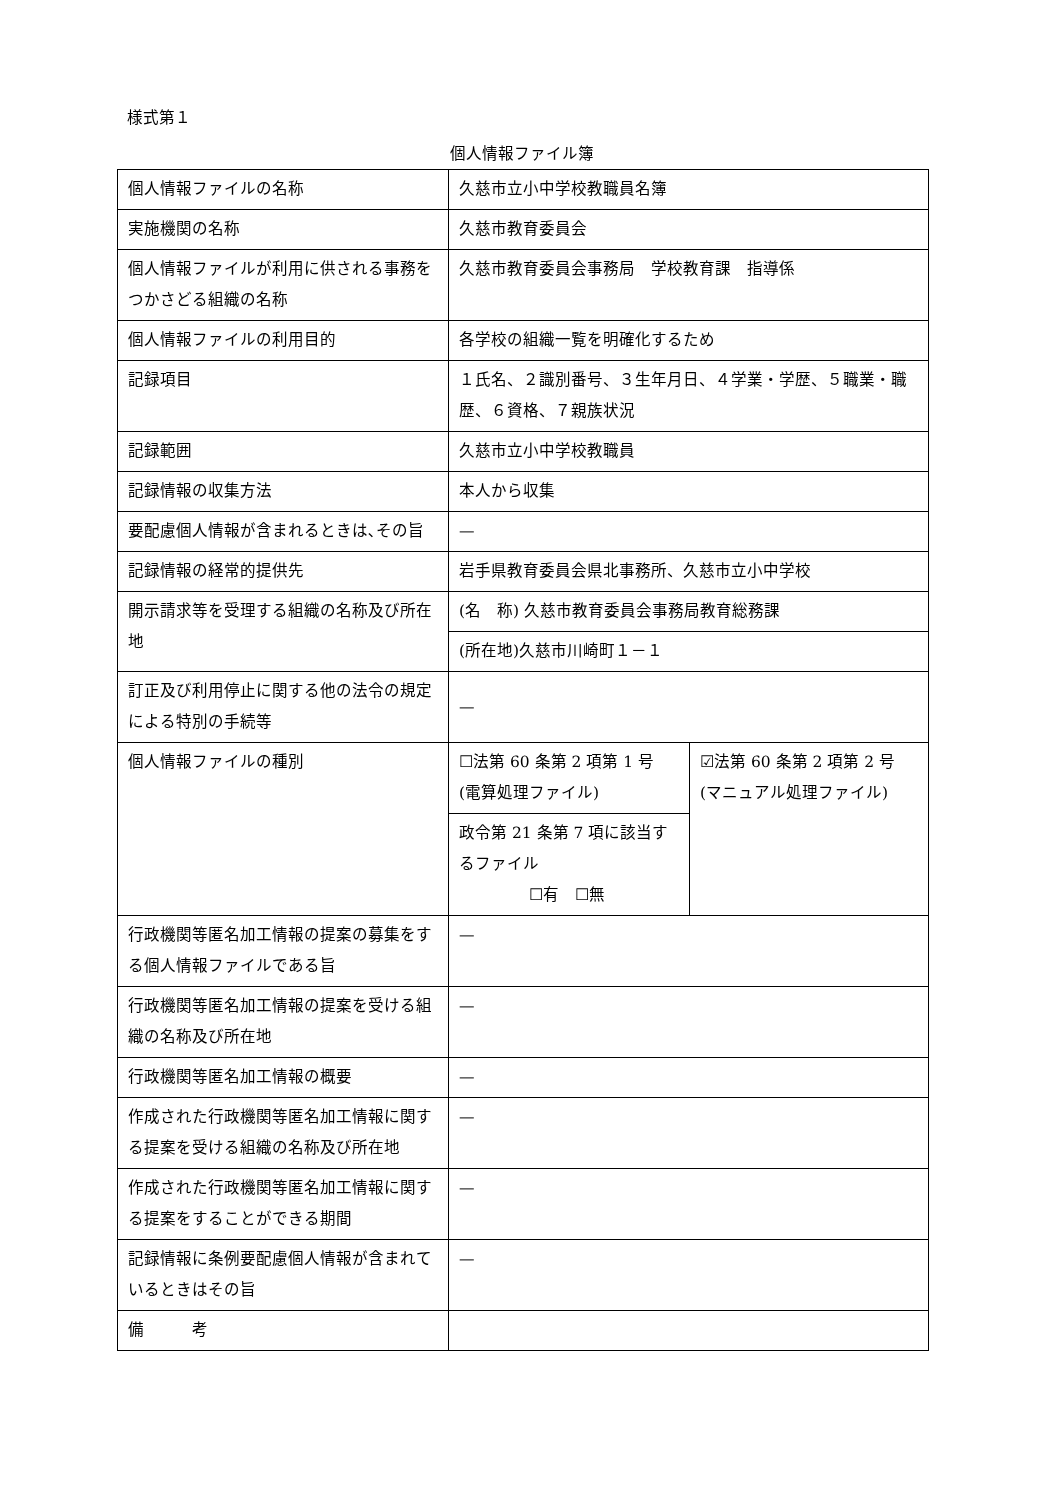様式第１
個人情報ファイル簿
| 個人情報ファイルの名称 | 久慈市立小中学校教職員名簿 | |
| 実施機関の名称 | 久慈市教育委員会 | |
| 個人情報ファイルが利用に供される事務をつかさどる組織の名称 | 久慈市教育委員会事務局 学校教育課 指導係 | |
| 個人情報ファイルの利用目的 | 各学校の組織一覧を明確化するため | |
| 記録項目 | １氏名、２識別番号、３生年月日、４学業・学歴、５職業・職歴、６資格、７親族状況 | |
| 記録範囲 | 久慈市立小中学校教職員 | |
| 記録情報の収集方法 | 本人から収集 | |
| 要配慮個人情報が含まれるときは､その旨 | — | |
| 記録情報の経常的提供先 | 岩手県教育委員会県北事務所、久慈市立小中学校 | |
| 開示請求等を受理する組織の名称及び所在地 | (名 称) 久慈市教育委員会事務局教育総務課 | |
| | (所在地)久慈市川崎町１－１ | |
| 訂正及び利用停止に関する他の法令の規定による特別の手続等 | — | |
| 個人情報ファイルの種別 | ☐法第 60 条第 2 項第 1 号 (電算処理ファイル) | ☑法第 60 条第 2 項第 2 号 (マニュアル処理ファイル) |
| | 政令第 21 条第 7 項に該当するファイル ☐有 ☐無 | |
| 行政機関等匿名加工情報の提案の募集をする個人情報ファイルである旨 | — | |
| 行政機関等匿名加工情報の提案を受ける組織の名称及び所在地 | — | |
| 行政機関等匿名加工情報の概要 | — | |
| 作成された行政機関等匿名加工情報に関する提案を受ける組織の名称及び所在地 | — | |
| 作成された行政機関等匿名加工情報に関する提案をすることができる期間 | — | |
| 記録情報に条例要配慮個人情報が含まれているときはその旨 | — | |
| 備 考 | | |